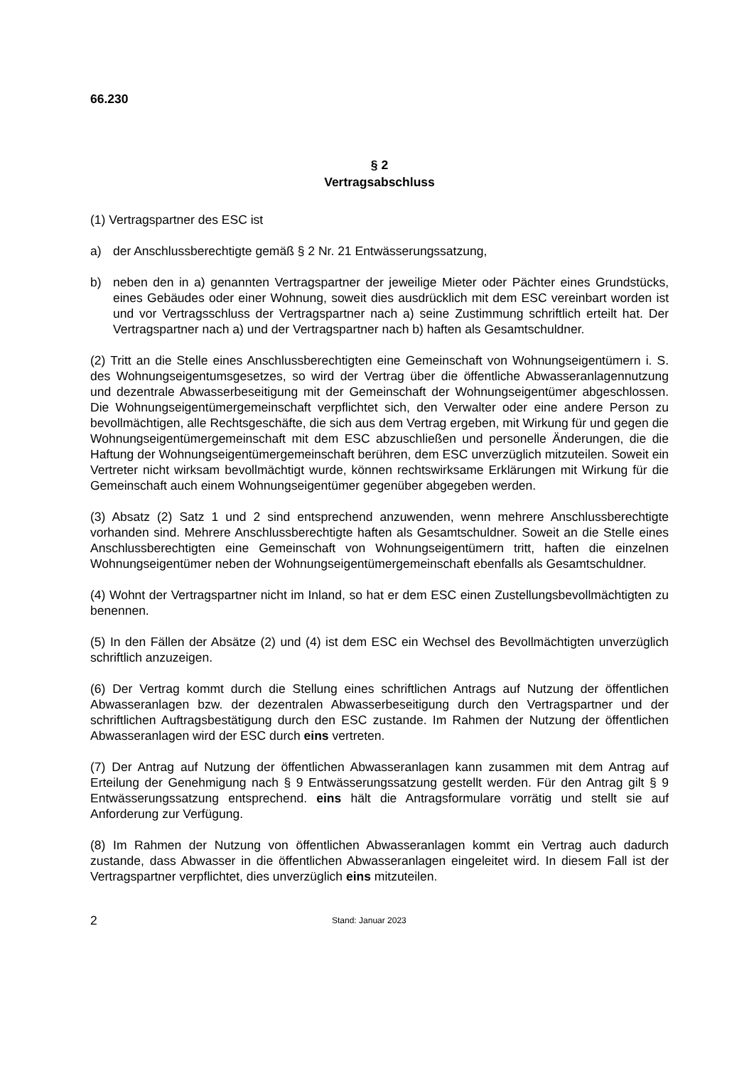66.230
§ 2
Vertragsabschluss
(1) Vertragspartner des ESC ist
a) der Anschlussberechtigte gemäß § 2 Nr. 21 Entwässerungssatzung,
b) neben den in a) genannten Vertragspartner der jeweilige Mieter oder Pächter eines Grundstücks, eines Gebäudes oder einer Wohnung, soweit dies ausdrücklich mit dem ESC vereinbart worden ist und vor Vertragsschluss der Vertragspartner nach a) seine Zustimmung schriftlich erteilt hat. Der Vertragspartner nach a) und der Vertragspartner nach b) haften als Gesamtschuldner.
(2) Tritt an die Stelle eines Anschlussberechtigten eine Gemeinschaft von Wohnungseigentümern i. S. des Wohnungseigentumsgesetzes, so wird der Vertrag über die öffentliche Abwasseranlagennutzung und dezentrale Abwasserbeseitigung mit der Gemeinschaft der Wohnungseigentümer abgeschlossen. Die Wohnungseigentümergemeinschaft verpflichtet sich, den Verwalter oder eine andere Person zu bevollmächtigen, alle Rechtsgeschäfte, die sich aus dem Vertrag ergeben, mit Wirkung für und gegen die Wohnungseigentümergemeinschaft mit dem ESC abzuschließen und personelle Änderungen, die die Haftung der Wohnungseigentümergemeinschaft berühren, dem ESC unverzüglich mitzuteilen. Soweit ein Vertreter nicht wirksam bevollmächtigt wurde, können rechtswirksame Erklärungen mit Wirkung für die Gemeinschaft auch einem Wohnungseigentümer gegenüber abgegeben werden.
(3) Absatz (2) Satz 1 und 2 sind entsprechend anzuwenden, wenn mehrere Anschlussberechtigte vorhanden sind. Mehrere Anschlussberechtigte haften als Gesamtschuldner. Soweit an die Stelle eines Anschlussberechtigten eine Gemeinschaft von Wohnungseigentümern tritt, haften die einzelnen Wohnungseigentümer neben der Wohnungseigentümergemeinschaft ebenfalls als Gesamtschuldner.
(4) Wohnt der Vertragspartner nicht im Inland, so hat er dem ESC einen Zustellungsbevollmächtigten zu benennen.
(5) In den Fällen der Absätze (2) und (4) ist dem ESC ein Wechsel des Bevollmächtigten unverzüglich schriftlich anzuzeigen.
(6) Der Vertrag kommt durch die Stellung eines schriftlichen Antrags auf Nutzung der öffentlichen Abwasseranlagen bzw. der dezentralen Abwasserbeseitigung durch den Vertragspartner und der schriftlichen Auftragsbestätigung durch den ESC zustande. Im Rahmen der Nutzung der öffentlichen Abwasseranlagen wird der ESC durch eins vertreten.
(7) Der Antrag auf Nutzung der öffentlichen Abwasseranlagen kann zusammen mit dem Antrag auf Erteilung der Genehmigung nach § 9 Entwässerungssatzung gestellt werden. Für den Antrag gilt § 9 Entwässerungssatzung entsprechend. eins hält die Antragsformulare vorrätig und stellt sie auf Anforderung zur Verfügung.
(8) Im Rahmen der Nutzung von öffentlichen Abwasseranlagen kommt ein Vertrag auch dadurch zustande, dass Abwasser in die öffentlichen Abwasseranlagen eingeleitet wird. In diesem Fall ist der Vertragspartner verpflichtet, dies unverzüglich eins mitzuteilen.
2 Stand: Januar 2023